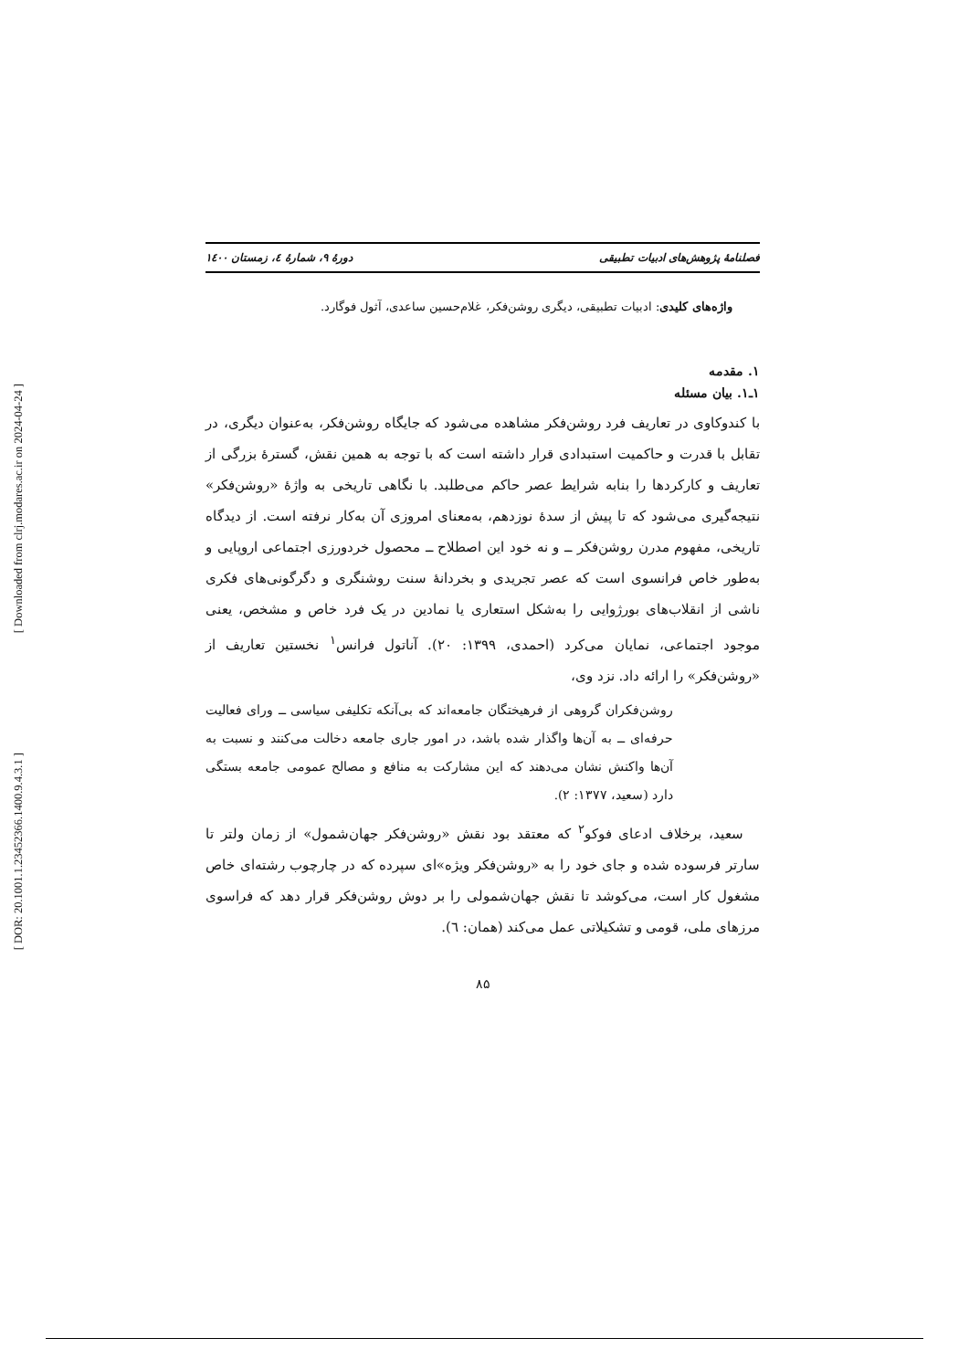[ Downloaded from clrj.modares.ac.ir on 2024-04-24 ]
[ DOR: 20.1001.1.23452366.1400.9.4.3.1 ]
فصلنامهٔ پژوهش‌های ادبیات تطبیقی دورهٔ ۹، شمارهٔ ٤، زمستان ١٤٠٠
واژه‌های کلیدی: ادبیات تطبیقی، دیگری روشن‌فکر، غلام‌حسین ساعدی، آثول فوگارد.
۱. مقدمه
۱ـ۱. بیان مسئله
با کندوکاوی در تعاریف فرد روشن‌فکر مشاهده می‌شود که جایگاه روشن‌فکر، به‌عنوان دیگری، در تقابل با قدرت و حاکمیت استبدادی قرار داشته است که با توجه به همین نقش، گسترهٔ بزرگی از تعاریف و کارکردها را بنابه شرایط عصر حاکم می‌طلبد. با نگاهی تاریخی به واژهٔ «روشن‌فکر» نتیجه‌گیری می‌شود که تا پیش از سدهٔ نوزدهم، به‌معنای امروزی آن به‌کار نرفته است. از دیدگاه تاریخی، مفهوم مدرن روشن‌فکر ــ و نه خود این اصطلاح ــ محصول خردورزی اجتماعی اروپایی و به‌طور خاص فرانسوی است که عصر تجریدی و بخردانهٔ سنت روشنگری و دگرگونی‌های فکری ناشی از انقلاب‌های بورژوایی را به‌شکل استعاری یا نمادین در یک فرد خاص و مشخص، یعنی موجود اجتماعی، نمایان می‌کرد (احمدی، ۱۳۹۹: ۲۰). آناتول فرانس<sup>۱</sup> نخستین تعاریف از «روشن‌فکر» را ارائه داد. نزد وی،
روشن‌فکران گروهی از فرهیختگان جامعه‌اند که بی‌آنکه تکلیفی سیاسی ــ ورای فعالیت حرفه‌ای ــ به آن‌ها واگذار شده باشد، در امور جاری جامعه دخالت می‌کنند و نسبت به آن‌ها واکنش نشان می‌دهند که این مشارکت به منافع و مصالح عمومی جامعه بستگی دارد (سعید، ۱۳۷۷: ۲).
سعید، برخلاف ادعای فوکو<sup>۲</sup> که معتقد بود نقش «روشن‌فکر جهان‌شمول» از زمان ولتر تا سارتر فرسوده شده و جای خود را به «روشن‌فکر ویژه»ای سپرده که در چارچوب رشته‌ای خاص مشغول کار است، می‌کوشد تا نقش جهان‌شمولی را بر دوش روشن‌فکر قرار دهد که فراسوی مرزهای ملی، قومی و تشکیلاتی عمل می‌کند (همان: ٦).
۸۵